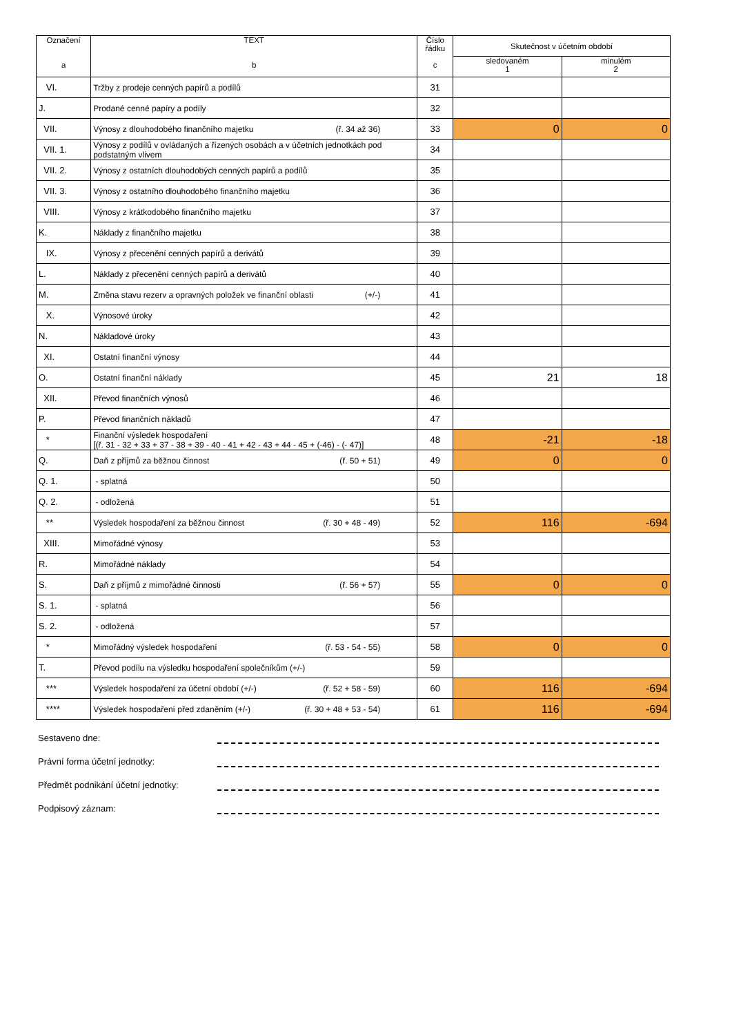| Označení a | TEXT b | Číslo řádku c | Skutečnost v účetním období | |
| --- | --- | --- | --- | --- |
| | | | sledovaném 1 | minulém 2 |
| VI. | Tržby z prodeje cenných papírů a podílů | 31 | | |
| J. | Prodané cenné papíry a podíly | 32 | | |
| VII. | Výnosy z dlouhodobého finančního majetku (ř. 34 až 36) | 33 | 0 | 0 |
| VII. 1. | Výnosy z podílů v ovládaných a řízených osobách a v účetních jednotkách pod podstatným vlivem | 34 | | |
| VII. 2. | Výnosy z ostatních dlouhodobých cenných papírů a podílů | 35 | | |
| VII. 3. | Výnosy z ostatního dlouhodobého finančního majetku | 36 | | |
| VIII. | Výnosy z krátkodobého finančního majetku | 37 | | |
| K. | Náklady z finančního majetku | 38 | | |
| IX. | Výnosy z přecenění cenných papírů a derivátů | 39 | | |
| L. | Náklady z přecenění cenných papírů a derivátů | 40 | | |
| M. | Změna stavu rezerv a opravných položek ve finanční oblasti (+/-) | 41 | | |
| X. | Výnosové úroky | 42 | | |
| N. | Nákladové úroky | 43 | | |
| XI. | Ostatní finanční výnosy | 44 | | |
| O. | Ostatní finanční náklady | 45 | 21 | 18 |
| XII. | Převod finančních výnosů | 46 | | |
| P. | Převod finančních nákladů | 47 | | |
| * | Finanční výsledek hospodaření [(ř. 31 - 32 + 33 + 37 - 38 + 39 - 40 - 41 + 42 - 43 + 44 - 45 + (-46) - (- 47)] | 48 | -21 | -18 |
| Q. | Daň z příjmů za běžnou činnost (ř. 50 + 51) | 49 | 0 | 0 |
| Q. 1. | - splatná | 50 | | |
| Q. 2. | - odložená | 51 | | |
| ** | Výsledek hospodaření za běžnou činnost (ř. 30 + 48 - 49) | 52 | 116 | -694 |
| XIII. | Mimořádné výnosy | 53 | | |
| R. | Mimořádné náklady | 54 | | |
| S. | Daň z příjmů z mimořádné činnosti (ř. 56 + 57) | 55 | 0 | 0 |
| S. 1. | - splatná | 56 | | |
| S. 2. | - odložená | 57 | | |
| * | Mimořádný výsledek hospodaření (ř. 53 - 54 - 55) | 58 | 0 | 0 |
| T. | Převod podílu na výsledku hospodaření společníkům (+/-) | 59 | | |
| *** | Výsledek hospodaření za účetní období (+/-) (ř. 52 + 58 - 59) | 60 | 116 | -694 |
| **** | Výsledek hospodaření před zdaněním (+/-) (ř. 30 + 48 + 53 - 54) | 61 | 116 | -694 |
Sestaveno dne:
Právní forma účetní jednotky:
Předmět podnikání účetní jednotky:
Podpisový záznam: